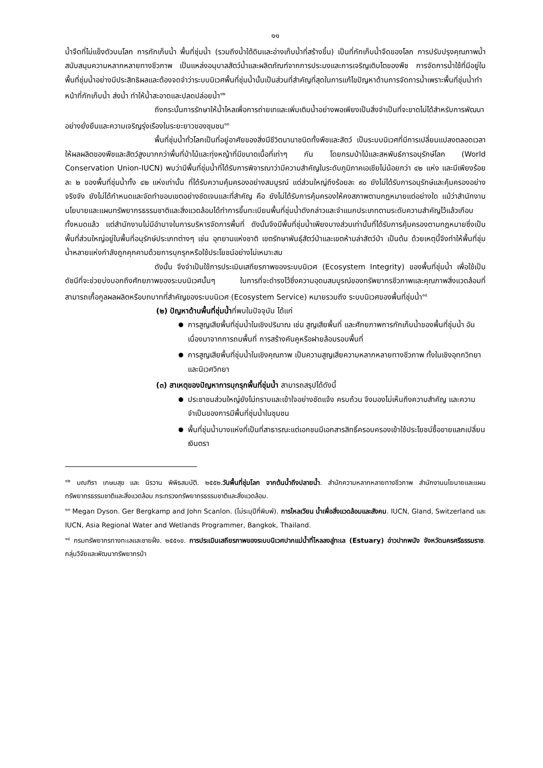๑๑
น้ำจืดที่ไม่แข็งตัวบนโลก การกักเก็บน้ำ พื้นที่ชุ่มน้ำ (รวมถึงน้ำใต้ดินและอ่างเก็บน้ำที่สร้างขึ้น) เป็นที่กักเก็บน้ำจืดของโลก การปรับปรุงคุณภาพน้ำ สนับสนุนความหลากหลายทางชีวภาพ เป็นแหล่งอนุบาลสัตว์น้ำและผลิตภัณฑ์จากการประมงและการเจริญเติบโตของพืช การจัดการน้ำใช้ที่มีอยู่ในพื้นที่ชุ่มน้ำอย่างมีประสิทธิผลและต้องจดจำว่าระบบนิเวศพื้นที่ชุ่มน้ำนั้นเป็นส่วนที่สำคัญที่สุดในการแก้ไขปัญหาด้านการจัดการน้ำเพราะพื้นที่ชุ่มน้ำทำหน้าที่กักเก็บน้ำ ส่งน้ำ ทำให้น้ำสะอาดและปลดปล่อยน้ำ<sup>๑๒</sup>
ถึงกระนั้นการรักษาให้น้ำไหลเพื่อการถ่ายเทและเพิ่มเติมน้ำอย่างพอเพียงเป็นสิ่งจำเป็นที่จะขาดไม่ได้สำหรับการพัฒนาอย่างยั่งยืนและความเจริญรุ่งเรืองในระยะยาวของชุมชน<sup>๑๓</sup>
พื้นที่ชุ่มน้ำทั่วโลกเป็นที่อยู่อาศัยของสิ่งมีชีวิตนานาชนิดทั้งพืชและสัตว์ เป็นระบบนิเวศที่มีการเปลี่ยนแปลงตลอดเวลาให้ผลผลิตของพืชและสัตว์สูงมากกว่าพื้นที่ป่าไม้และทุ่งหญ้าที่มีขนาดเนื้อที่เท่าๆ กัน โดยกรมป่าไม้และสหพันธ์การอนุรักษ์โลก (World Conservation Union-IUCN) พบว่ามีพื้นที่ชุ่มน้ำที่ได้รับการพิจารณาว่ามีความสำคัญในระดับภูมิภาคเอเชียไม่น้อยกว่า ๔๒ แห่ง และมีเพียงร้อยละ ๒ ของพื้นที่ชุ่มน้ำทั้ง ๔๒ แห่งเท่านั้น ที่ได้รับความคุ้มครองอย่างสมบูรณ์ แต่ส่วนใหญ่ถึงร้อยละ ๙๐ ยังไม่ได้รับการอนุรักษ์และคุ้มครองอย่างจริงจัง ยังไม่ได้กำหนดและจัดทำขอบเขตอย่างชัดเจนและที่สำคัญ คือ ยังไม่ได้รับการคุ้มครองให้คงสภาพตามกฎหมายแต่อย่างใด แม้ว่าสำนักงานนโยบายและแผนทรัพยากรธรรมชาติและสิ่งแวดล้อมได้ทำการขึ้นทะเบียนพื้นที่ชุ่มน้ำดังกล่าวและจำแนกประเภทตามระดับความสำคัญไว้แล้วเกือบทั้งหมดแล้ว แต่สำนักงานไม่มีอำนาจในการบริหารจัดการพื้นที่ ดังนั้นจึงมีพื้นที่ชุ่มน้ำเพียงบางส่วนเท่านั้นที่ได้รับการคุ้มครองตามกฎหมายซึ่งเป็นพื้นที่ส่วนใหญ่อยู่ในพื้นที่อนุรักษ์ประเภทต่างๆ เช่น อุทยานแห่งชาติ เขตรักษาพันธุ์สัตว์ป่าและเขตห้ามล่าสัตว์ป่า เป็นต้น ด้วยเหตุนี้จึงทำให้พื้นที่ชุ่มน้ำหลายแห่งกำลังถูกคุกคามด้วยการบุกรุกหรือใช้ประโยชน์อย่างไม่เหมาะสม
ดังนั้น จึงจำเป็นใช้การประเมินเสถียรภาพของระบบนิเวศ (Ecosystem Integrity) ของพื้นที่ชุ่มน้ำ เพื่อใช้เป็นดัชนีที่จะช่วยบ่งบอกถึงศักยภาพของระบบนิเวศนั้นๆ ในการที่จะดำรงไว้ซึ่งความอุดมสมบูรณ์ของทรัพยากรชีวภาพและคุณภาพสิ่งแวดล้อมที่สามารถเกื้อกูลผลผลิตหรือบทบาทที่สำคัญของระบบนิเวศ (Ecosystem Service) หมายรวมถึง ระบบนิเวศของพื้นที่ชุ่มน้ำ<sup>๑๔</sup>
(๒) ปัญหาด้านพื้นที่ชุ่มน้ำที่พบในปัจจุบัน ได้แก่
การสูญเสียพื้นที่ชุ่มน้ำในเชิงปริมาณ เช่น สูญเสียพื้นที่ และศักยภาพการกักเก็บน้ำของพื้นที่ชุ่มน้ำ อันเนื่องมาจากการถมพื้นที่ การสร้างคันคูหรือฝายล้อมรอบพื้นที่
การสูญเสียพื้นที่ชุ่มน้ำในเชิงคุณภาพ เป็นความสูญเสียความหลากหลายทางชีวภาพ ทั้งในเชิงอุทกวิทยาและนิเวศวิทยา
(๓) สาเหตุของปัญหาการบุกรุกพื้นที่ชุ่มน้ำ สามารถสรุปได้ดังนี้
ประชาชนส่วนใหญ่ยังไม่ทราบและเข้าใจอย่างชัดแจ้ง ครบถ้วน จึงมองไม่เห็นถึงความสำคัญ และความจำเป็นของการมีพื้นที่ชุ่มน้ำในชุมชน
พื้นที่ชุ่มน้ำบางแห่งที่เป็นที่สาธารณะแต่เอกชนมีเอกสารสิทธิ์ครอบครองเข้าใช้ประโยชน์ซื้อขายแลกเปลี่ยนเงินตรา
<sup>๑๒</sup> มณฑิรา เกษมสุข และ นิรวาน พิพิธสมบัติ. ๒๕๕๒.วันพื้นที่ชุ่มโลก จากต้นน้ำถึงปลายน้ำ. สำนักความหลากหลายทางชีวภาพ สำนักงานนโยบายและแผนทรัพยากรธรรมชาติและสิ่งแวดล้อม กระทรวงทรัพยากรธรรมชาติและสิ่งแวดล้อม.
<sup>๑๓</sup> Megan Dyson. Ger Bergkamp and John Scanlon. (ไม่ระบุปีที่พิมพ์). การไหลเวียน น้ำเพื่อสิ่งแวดล้อมและสังคม. IUCN, Gland, Switzerland และ IUCN, Asia Regional Water and Wetlands Programmer, Bangkok, Thailand.
<sup>๑๔</sup> กรมทรัพยากรทางทะเลและชายฝั่ง. ๒๕๕๑ข. การประเมินเสถียรภาพของระบบนิเวศปากแม่น้ำที่ไหลลงสู่ทะเล (Estuary) อ่าวปากพนัง จังหวัดนครศรีธรรมราช. กลุ่มวิจัยและพัฒนาทรัพยากรป่า